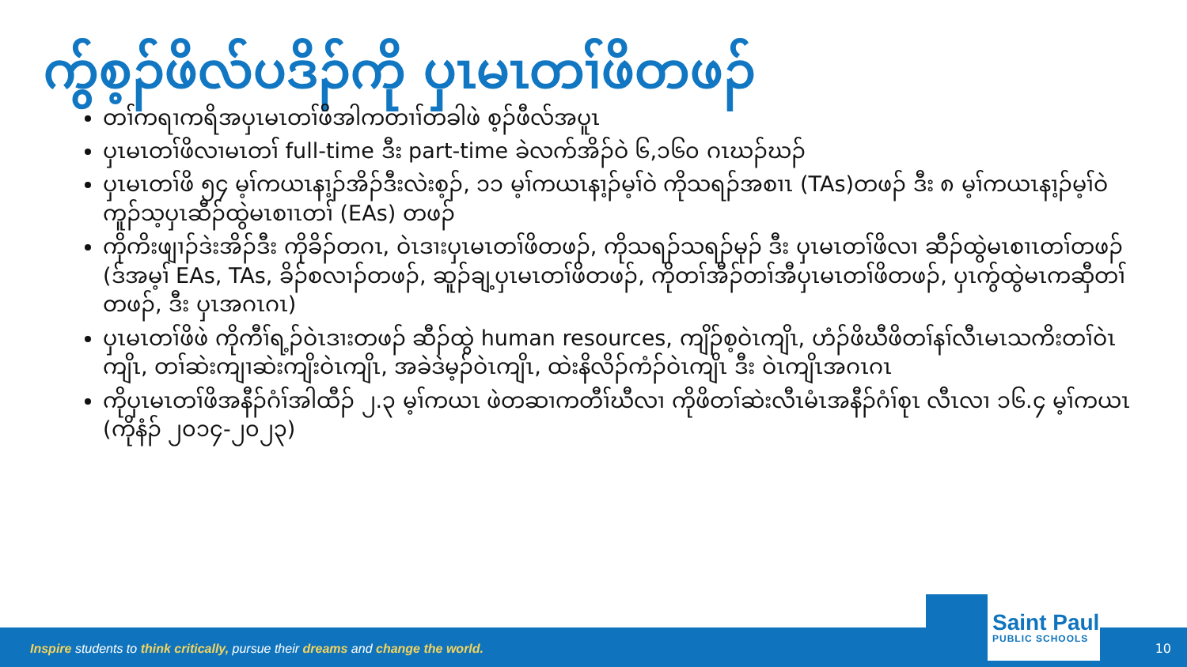ကွ်စ့ၣ်ဖိလ်ပဒိၣ်ကို ပှၤမၤတၢ်ဖိတဖၣ်
တၢ်ကရၢကရိအပှၤမၤတၢ်ဖိအါကတၢၢ်တခါဖဲ စ့ၣ်ဖီလ်အပူၤ
ပှၤမၤတၢ်ဖိလၢမၤတၢ် full-time ဒီး part-time ခဲလက်အိၣ်ဝဲ ၆,၁၆၀ ဂၤဃၣ်ဃၣ်
ပှၤမၤတၢ်ဖိ ၅၄ မ့ၢ်ကယၤနၢ့ၣ်အိၣ်ဒီးလဲးစ့ၣ်, ၁၁ မ့ၢ်ကယၤနၢ့ၣ်မ့ၢ်ဝဲ ကိုသရၣ်အစၢၤ (TAs)တဖၣ် ဒီး ၈ မ့ၢ်ကယၤနၢ့ၣ်မ့ၢ်ဝဲ ကူၣ်သ့ပှၤဆီၣ်ထွဲမၤစၢၤတၢ် (EAs) တဖၣ်
ကိုကိးဖျၢၣ်ဒဲးအိၣ်ဒီး ကိုခိၣ်တဂၤ, ဝဲၤဒၢးပှၤမၤတၢ်ဖိတဖၣ်, ကိုသရၣ်သရၣ်မုၣ် ဒီး ပှၤမၤတၢ်ဖိလၢ ဆီၣ်ထွဲမၤစၢၤတၢ်တဖၣ် (ဒ်အမ့ၢ် EAs, TAs, ခိၣ်စလၢၣ်တဖၣ်, ဆူၣ်ချ့ပှၤမၤတၢ်ဖိတဖၣ်, ကိုတၢ်အီၣ်တၢ်အီပှၤမၤတၢ်ဖိတဖၣ်, ပှၤကွ်ထွဲမၤကဆှီတၢ်တဖၣ်, ဒီး ပှၤအဂၤဂၤ)
ပှၤမၤတၢ်ဖိဖဲ ကိုကီၢ်ရ့ၣ်ဝဲၤဒၢးတဖၣ် ဆီၣ်ထွဲ human resources, ကျိၣ်စ့ဝဲၤကျိၤ, ဟံၣ်ဖိဃီဖိတၢ်နၢ်လီၤမၤသကိးတၢ်ဝဲၤကျိၤ, တၢ်ဆဲးကျၢဆဲးကျိးဝဲၤကျိၤ, အခဲဒဲမ့ၣ်ဝဲၤကျိၤ, ထဲးနိလိၣ်ကံၣ်ဝဲၤကျိၤ ဒီး ဝဲၤကျိၤအဂၤဂၤ
ကိုပှၤမၤတၢ်ဖိအနီၣ်ဂံၢ်အါထီၣ် ၂.၃ မ့ၢ်ကယၤ ဖဲတဆၢကတီၢ်ဃီလၢ ကိုဖိတၢ်ဆဲးလီၤမံၤအနီၣ်ဂံၢ်စုၤ လီၤလၢ ၁၆.၄ မ့ၢ်ကယၤ (ကိုနံၣ် ၂၀၁၄-၂၀၂၃)
Inspire students to think critically, pursue their dreams and change the world.
Saint Paul
PUBLIC SCHOOLS
10